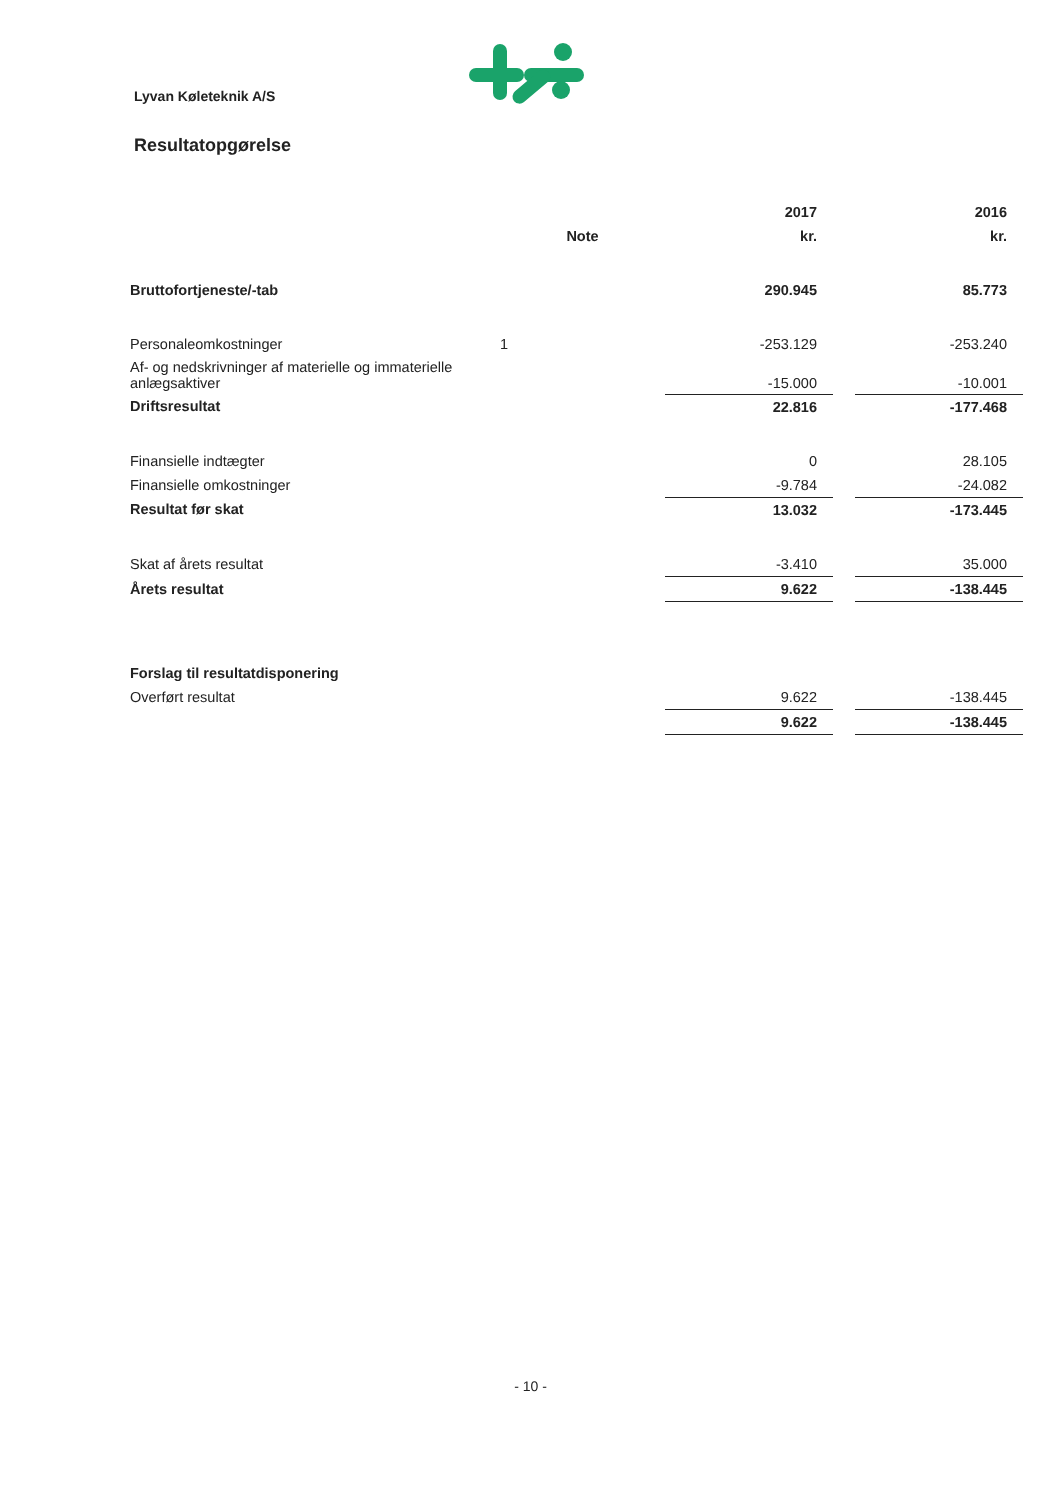Lyvan Køleteknik A/S
Resultatopgørelse
| | | 2017 | | 2016 |
| | Note | kr. | | kr. |
| Bruttofortjeneste/-tab | | 290.945 | | 85.773 |
| Personaleomkostninger | 1 | -253.129 | | -253.240 |
| Af- og nedskrivninger af materielle og immaterielle anlægsaktiver | | -15.000 | | -10.001 |
| Driftsresultat | | 22.816 | | -177.468 |
| Finansielle indtægter | | 0 | | 28.105 |
| Finansielle omkostninger | | -9.784 | | -24.082 |
| Resultat før skat | | 13.032 | | -173.445 |
| Skat af årets resultat | | -3.410 | | 35.000 |
| Årets resultat | | 9.622 | | -138.445 |
| Forslag til resultatdisponering | | | | |
| Overført resultat | | 9.622 | | -138.445 |
| | | 9.622 | | -138.445 |
- 10 -